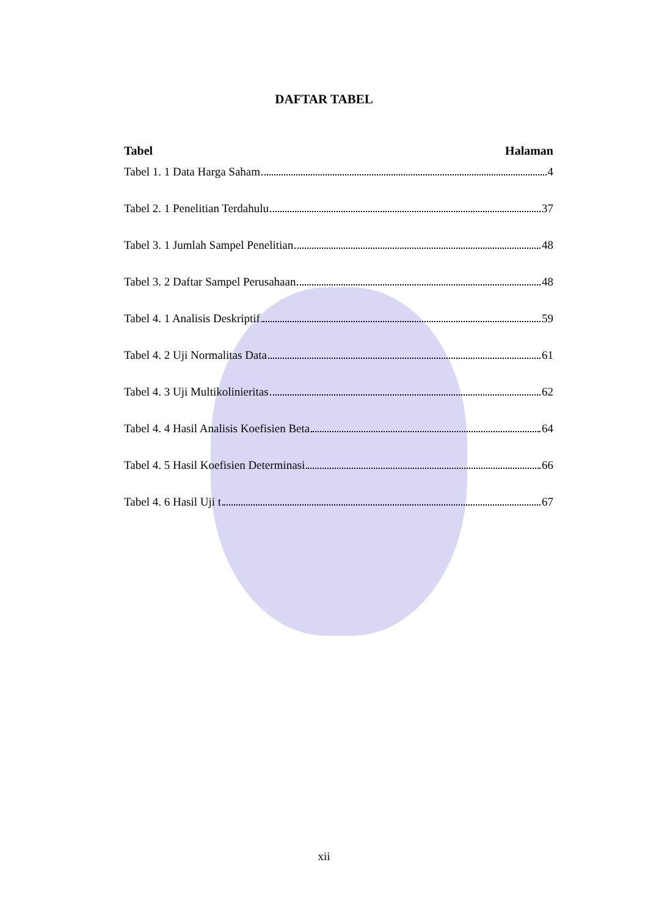DAFTAR TABEL
Tabel Halaman
Tabel 1. 1 Data Harga Saham 4
Tabel 2. 1 Penelitian Terdahulu 37
Tabel 3. 1 Jumlah Sampel Penelitian 48
Tabel 3. 2 Daftar Sampel Perusahaan 48
Tabel 4. 1 Analisis Deskriptif 59
Tabel 4. 2 Uji Normalitas Data 61
Tabel 4. 3 Uji Multikolinieritas 62
Tabel 4. 4 Hasil Analisis Koefisien Beta 64
Tabel 4. 5 Hasil Koefisien Determinasi 66
Tabel 4. 6 Hasil Uji t 67
xii